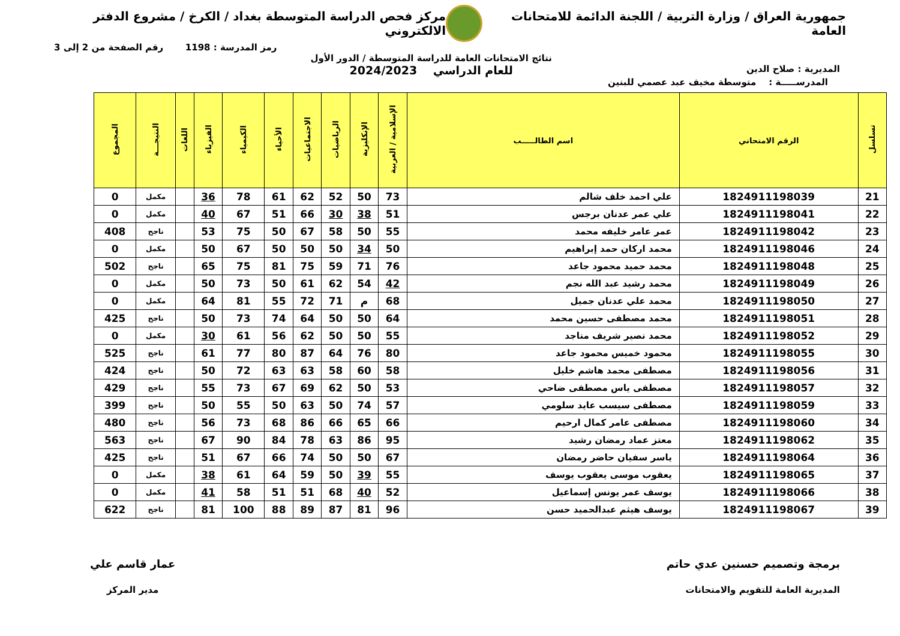جمهورية العراق / وزارة التربية / اللجنة الدائمة للامتحانات العامة
مركز فحص الدراسة المتوسطة بغداد / الكرخ / مشروع الدفتر الالكتروني
رمز المدرسة : 1198 رقم الصفحة من 2 إلى 3
المديرية : صلاح الدين
نتائج الامتحانات العامة للدراسة المتوسطة / الدور الأول
للعام الدراسي 2024/2023
المدرســـــة : متوسطة مخيف عبد عصمي للبنين
| تسلسل | الرقم الامتحاني | اسم الطالـــــب | الإسلامية / العربية | الإنكليزية | الرياضيات | الاجتماعيات | الأحياء | الكيمياء | الفيزياء | اللغات | النتيجـــة | المجموع |
| --- | --- | --- | --- | --- | --- | --- | --- | --- | --- | --- | --- | --- |
| 21 | 1824911198039 | علي احمد خلف شالم | 73 | 50 | 52 | 62 | 61 | 78 | 36 | | مكمل | 0 |
| 22 | 1824911198041 | علي عمر عدنان برجس | 51 | 38 | 30 | 66 | 51 | 67 | 40 | | مكمل | 0 |
| 23 | 1824911198042 | عمر عامر خليفه محمد | 55 | 50 | 58 | 67 | 50 | 75 | 53 | | ناجح | 408 |
| 24 | 1824911198046 | محمد اركان حمد إبراهيم | 50 | 34 | 50 | 50 | 50 | 67 | 50 | | مكمل | 0 |
| 25 | 1824911198048 | محمد حميد محمود جاعد | 76 | 71 | 59 | 75 | 81 | 75 | 65 | | ناجح | 502 |
| 26 | 1824911198049 | محمد رشيد عبد الله نجم | 42 | 54 | 62 | 61 | 50 | 73 | 50 | | مكمل | 0 |
| 27 | 1824911198050 | محمد علي عدنان جميل | 68 | م | 71 | 72 | 55 | 81 | 64 | | مكمل | 0 |
| 28 | 1824911198051 | محمد مصطفى حسين محمد | 64 | 50 | 50 | 64 | 74 | 73 | 50 | | ناجح | 425 |
| 29 | 1824911198052 | محمد نصير شريف مناجد | 55 | 50 | 50 | 62 | 56 | 61 | 30 | | مكمل | 0 |
| 30 | 1824911198055 | محمود خميس محمود جاعد | 80 | 76 | 64 | 87 | 80 | 77 | 61 | | ناجح | 525 |
| 31 | 1824911198056 | مصطفى محمد هاشم خليل | 58 | 60 | 58 | 63 | 63 | 72 | 50 | | ناجح | 424 |
| 32 | 1824911198057 | مصطفى ياس مصطفى ضاحي | 53 | 50 | 62 | 69 | 67 | 73 | 55 | | ناجح | 429 |
| 33 | 1824911198059 | مصطفى سيسب عايد سلومي | 57 | 74 | 50 | 63 | 50 | 55 | 50 | | ناجح | 399 |
| 34 | 1824911198060 | مصطفى عامر كمال ارحيم | 66 | 65 | 66 | 86 | 68 | 73 | 56 | | ناجح | 480 |
| 35 | 1824911198062 | معتز عماد رمضان رشيد | 95 | 86 | 63 | 78 | 84 | 90 | 67 | | ناجح | 563 |
| 36 | 1824911198064 | ياسر سفيان حاضر رمضان | 67 | 50 | 50 | 74 | 66 | 67 | 51 | | ناجح | 425 |
| 37 | 1824911198065 | يعقوب موسى يعقوب يوسف | 55 | 39 | 50 | 59 | 64 | 61 | 38 | | مكمل | 0 |
| 38 | 1824911198066 | يوسف عمر يونس إسماعيل | 52 | 40 | 68 | 51 | 51 | 58 | 41 | | مكمل | 0 |
| 39 | 1824911198067 | يوسف هيثم عبدالحميد حسن | 96 | 81 | 87 | 89 | 88 | 100 | 81 | | ناجح | 622 |
برمجة وتصميم حسنين عدي حاتم
المديرية العامة للتقويم والامتحانات
عمار قاسم علي
مدير المركز